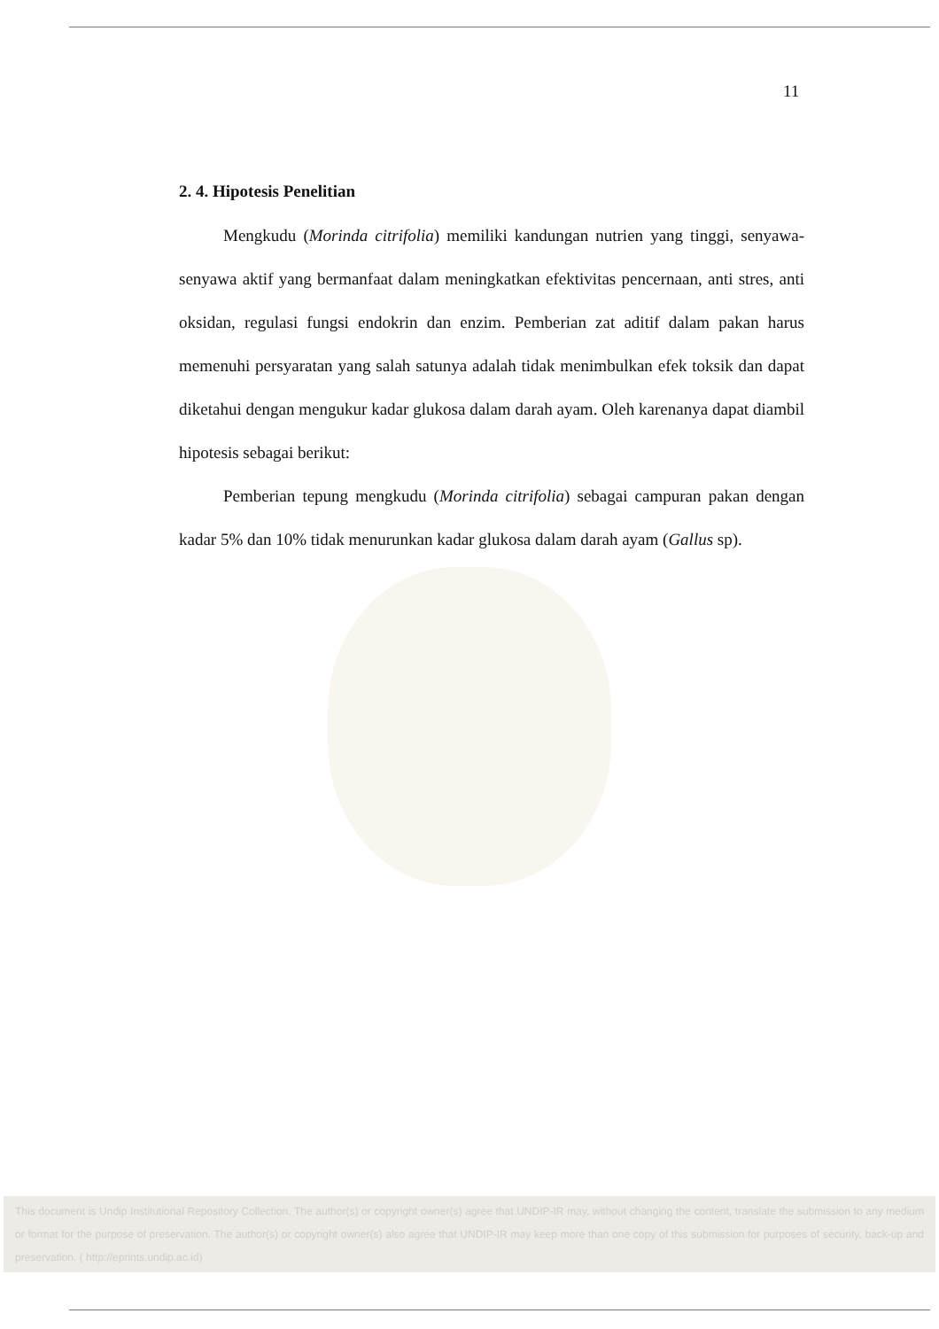11
2. 4. Hipotesis Penelitian
Mengkudu (Morinda citrifolia) memiliki kandungan nutrien yang tinggi, senyawa-senyawa aktif yang bermanfaat dalam meningkatkan efektivitas pencernaan, anti stres, anti oksidan, regulasi fungsi endokrin dan enzim. Pemberian zat aditif dalam pakan harus memenuhi persyaratan yang salah satunya adalah tidak menimbulkan efek toksik dan dapat diketahui dengan mengukur kadar glukosa dalam darah ayam. Oleh karenanya dapat diambil hipotesis sebagai berikut:
Pemberian tepung mengkudu (Morinda citrifolia) sebagai campuran pakan dengan kadar 5% dan 10% tidak menurunkan kadar glukosa dalam darah ayam (Gallus sp).
This document is Undip Institutional Repository Collection. The author(s) or copyright owner(s) agree that UNDIP-IR may, without changing the content, translate the submission to any medium or format for the purpose of preservation. The author(s) or copyright owner(s) also agree that UNDIP-IR may keep more than one copy of this submission for purposes of security, back-up and preservation. ( http://eprints.undip.ac.id)